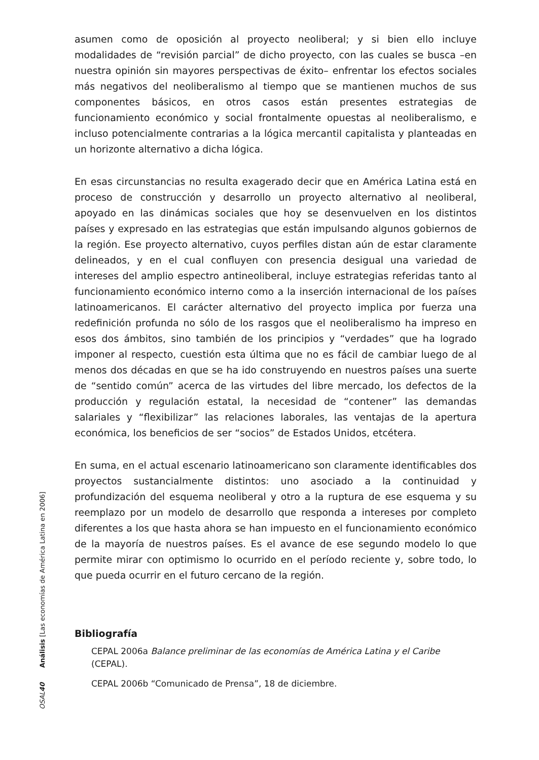asumen como de oposición al proyecto neoliberal; y si bien ello incluye modalidades de “revisión parcial” de dicho proyecto, con las cuales se busca –en nuestra opinión sin mayores perspectivas de éxito– enfrentar los efectos sociales más negativos del neoliberalismo al tiempo que se mantienen muchos de sus componentes básicos, en otros casos están presentes estrategias de funcionamiento económico y social frontalmente opuestas al neoliberalismo, e incluso potencialmente contrarias a la lógica mercantil capitalista y planteadas en un horizonte alternativo a dicha lógica.
En esas circunstancias no resulta exagerado decir que en América Latina está en proceso de construcción y desarrollo un proyecto alternativo al neoliberal, apoyado en las dinámicas sociales que hoy se desenvuelven en los distintos países y expresado en las estrategias que están impulsando algunos gobiernos de la región. Ese proyecto alternativo, cuyos perfiles distan aún de estar claramente delineados, y en el cual confluyen con presencia desigual una variedad de intereses del amplio espectro antineoliberal, incluye estrategias referidas tanto al funcionamiento económico interno como a la inserción internacional de los países latinoamericanos. El carácter alternativo del proyecto implica por fuerza una redefinición profunda no sólo de los rasgos que el neoliberalismo ha impreso en esos dos ámbitos, sino también de los principios y “verdades” que ha logrado imponer al respecto, cuestión esta última que no es fácil de cambiar luego de al menos dos décadas en que se ha ido construyendo en nuestros países una suerte de “sentido común” acerca de las virtudes del libre mercado, los defectos de la producción y regulación estatal, la necesidad de “contener” las demandas salariales y “flexibilizar” las relaciones laborales, las ventajas de la apertura económica, los beneficios de ser “socios” de Estados Unidos, etcétera.
En suma, en el actual escenario latinoamericano son claramente identificables dos proyectos sustancialmente distintos: uno asociado a la continuidad y profundización del esquema neoliberal y otro a la ruptura de ese esquema y su reemplazo por un modelo de desarrollo que responda a intereses por completo diferentes a los que hasta ahora se han impuesto en el funcionamiento económico de la mayoría de nuestros países. Es el avance de ese segundo modelo lo que permite mirar con optimismo lo ocurrido en el período reciente y, sobre todo, lo que pueda ocurrir en el futuro cercano de la región.
Bibliografía
CEPAL 2006a Balance preliminar de las economías de América Latina y el Caribe (CEPAL).
CEPAL 2006b “Comunicado de Prensa”, 18 de diciembre.
OSAL 40 Análisis [Las economías de América Latina en 2006]